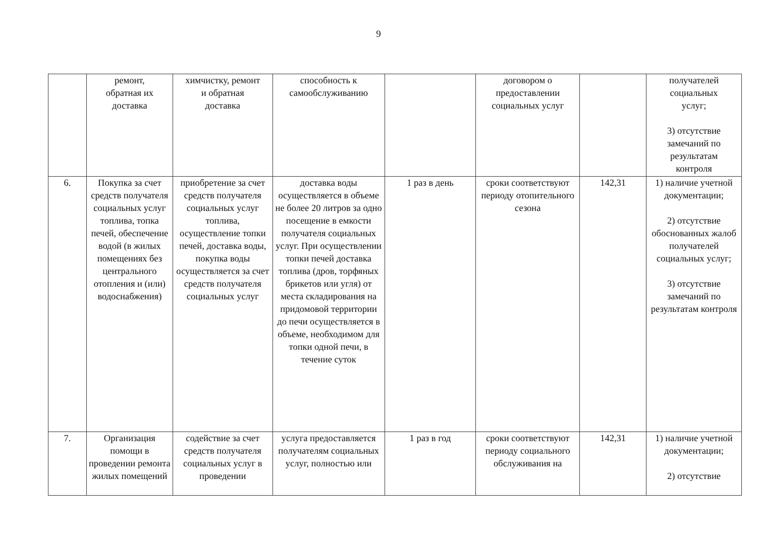9
| | ремонт, обратная их доставка | химчистку, ремонт и обратная доставка | способность к самообслуживанию | | договором о предоставлении социальных услуг | | получателей социальных услуг; 3) отсутствие замечаний по результатам контроля |
| 6. | Покупка за счет средств получателя социальных услуг топлива, топка печей, обеспечение водой (в жилых помещениях без центрального отопления и (или) водоснабжения) | приобретение за счет средств получателя социальных услуг топлива, осуществление топки печей, доставка воды, покупка воды осуществляется за счет средств получателя социальных услуг | доставка воды осуществляется в объеме не более 20 литров за одно посещение в емкости получателя социальных услуг. При осуществлении топки печей доставка топлива (дров, торфяных брикетов или угля) от места складирования на придомовой территории до печи осуществляется в объеме, необходимом для топки одной печи, в течение суток | 1 раз в день | сроки соответствуют периоду отопительного сезона | 142,31 | 1) наличие учетной документации; 2) отсутствие обоснованных жалоб получателей социальных услуг; 3) отсутствие замечаний по результатам контроля |
| 7. | Организация помощи в проведении ремонта жилых помещений | содействие за счет средств получателя социальных услуг в проведении | услуга предоставляется получателям социальных услуг, полностью или | 1 раз в год | сроки соответствуют периоду социального обслуживания на | 142,31 | 1) наличие учетной документации; 2) отсутствие |